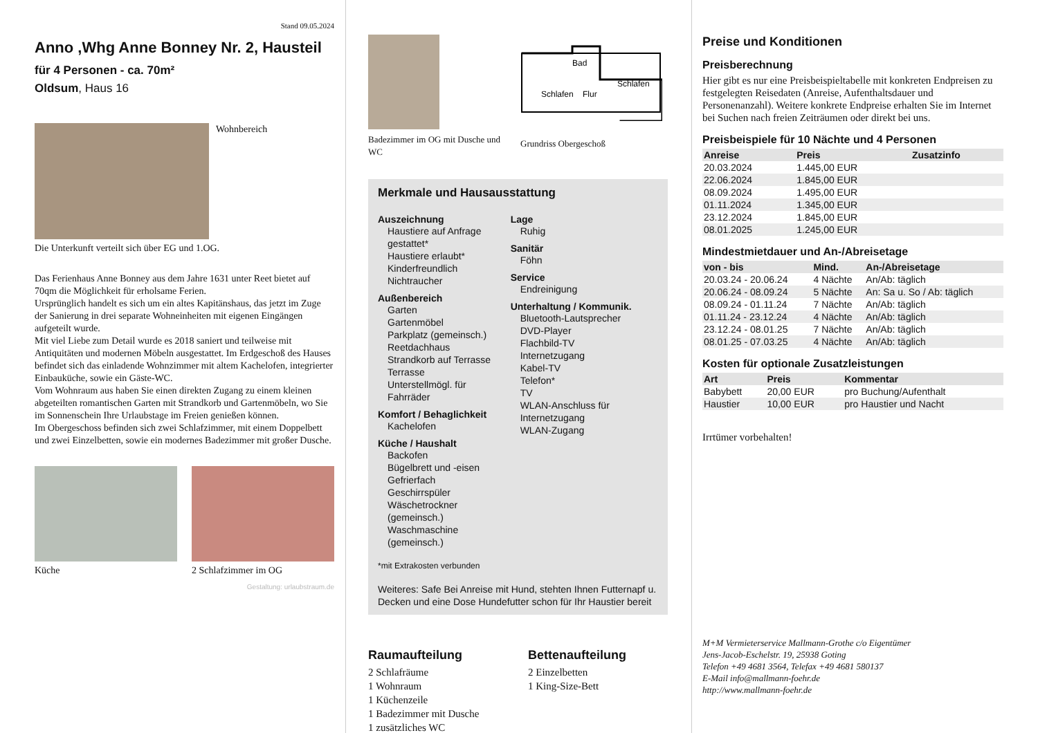Stand 09.05.2024
Anno ,Whg Anne Bonney Nr. 2, Hausteil
für 4 Personen - ca. 70m²
Oldsum, Haus 16
Wohnbereich
Die Unterkunft verteilt sich über EG und 1.OG.
Das Ferienhaus Anne Bonney aus dem Jahre 1631 unter Reet bietet auf 70qm die Möglichkeit für erholsame Ferien.
Ursprünglich handelt es sich um ein altes Kapitänshaus, das jetzt im Zuge der Sanierung in drei separate Wohneinheiten mit eigenen Eingängen aufgeteilt wurde.
Mit viel Liebe zum Detail wurde es 2018 saniert und teilweise mit Antiquitäten und modernen Möbeln ausgestattet. Im Erdgeschoß des Hauses befindet sich das einladende Wohnzimmer mit altem Kachelofen, integrierter Einbauküche, sowie ein Gäste-WC.
Vom Wohnraum aus haben Sie einen direkten Zugang zu einem kleinen abgeteilten romantischen Garten mit Strandkorb und Gartenmöbeln, wo Sie im Sonnenschein Ihre Urlaubstage im Freien genießen können.
Im Obergeschoss befinden sich zwei Schlafzimmer, mit einem Doppelbett und zwei Einzelbetten, sowie ein modernes Badezimmer mit großer Dusche.
Küche 2 Schlafzimmer im OG
Gestaltung: urlaubstraum.de
Badezimmer im OG mit Dusche und WC
Schlafen
Flur
Schlafen
Bad
Grundriss Obergeschoß
Merkmale und Hausausstattung
Auszeichnung
Haustiere auf Anfrage gestattet*
Haustiere erlaubt*
Kinderfreundlich
Nichtraucher
Außenbereich
Garten
Gartenmöbel
Parkplatz (gemeinsch.)
Reetdachhaus
Strandkorb auf Terrasse
Terrasse
Unterstellmögl. für Fahrräder
Komfort / Behaglichkeit
Kachelofen
Küche / Haushalt
Backofen
Bügelbrett und -eisen
Gefrierfach
Geschirrspüler
Wäschetrockner (gemeinsch.)
Waschmaschine (gemeinsch.)
Lage
Ruhig
Sanitär
Föhn
Service
Endreinigung
Unterhaltung / Kommunik.
Bluetooth-Lautsprecher
DVD-Player
Flachbild-TV
Internetzugang
Kabel-TV
Telefon*
TV
WLAN-Anschluss für Internetzugang
WLAN-Zugang
*mit Extrakosten verbunden
Weiteres: Safe Bei Anreise mit Hund, stehten Ihnen Futternapf u. Decken und eine Dose Hundefutter schon für Ihr Haustier bereit
Raumaufteilung
2 Schlafräume
1 Wohnraum
1 Küchenzeile
1 Badezimmer mit Dusche
1 zusätzliches WC
Bettenaufteilung
2 Einzelbetten
1 King-Size-Bett
Preise und Konditionen
Preisberechnung
Hier gibt es nur eine Preisbeispieltabelle mit konkreten Endpreisen zu festgelegten Reisedaten (Anreise, Aufenthaltsdauer und Personenanzahl). Weitere konkrete Endpreise erhalten Sie im Internet bei Suchen nach freien Zeiträumen oder direkt bei uns.
Preisbeispiele für 10 Nächte und 4 Personen
| Anreise | Preis | Zusatzinfo |
| --- | --- | --- |
| 20.03.2024 | 1.445,00 EUR | |
| 22.06.2024 | 1.845,00 EUR | |
| 08.09.2024 | 1.495,00 EUR | |
| 01.11.2024 | 1.345,00 EUR | |
| 23.12.2024 | 1.845,00 EUR | |
| 08.01.2025 | 1.245,00 EUR | |
Mindestmietdauer und An-/Abreisetage
| von - bis | Mind. | An-/Abreisetage |
| --- | --- | --- |
| 20.03.24 - 20.06.24 | 4 Nächte | An/Ab: täglich |
| 20.06.24 - 08.09.24 | 5 Nächte | An: Sa u. So / Ab: täglich |
| 08.09.24 - 01.11.24 | 7 Nächte | An/Ab: täglich |
| 01.11.24 - 23.12.24 | 4 Nächte | An/Ab: täglich |
| 23.12.24 - 08.01.25 | 7 Nächte | An/Ab: täglich |
| 08.01.25 - 07.03.25 | 4 Nächte | An/Ab: täglich |
Kosten für optionale Zusatzleistungen
| Art | Preis | Kommentar |
| --- | --- | --- |
| Babybett | 20,00 EUR | pro Buchung/Aufenthalt |
| Haustier | 10,00 EUR | pro Haustier und Nacht |
Irrtümer vorbehalten!
M+M Vermieterservice Mallmann-Grothe c/o Eigentümer
Jens-Jacob-Eschelstr. 19, 25938 Goting
Telefon +49 4681 3564, Telefax +49 4681 580137
E-Mail info@mallmann-foehr.de
http://www.mallmann-foehr.de